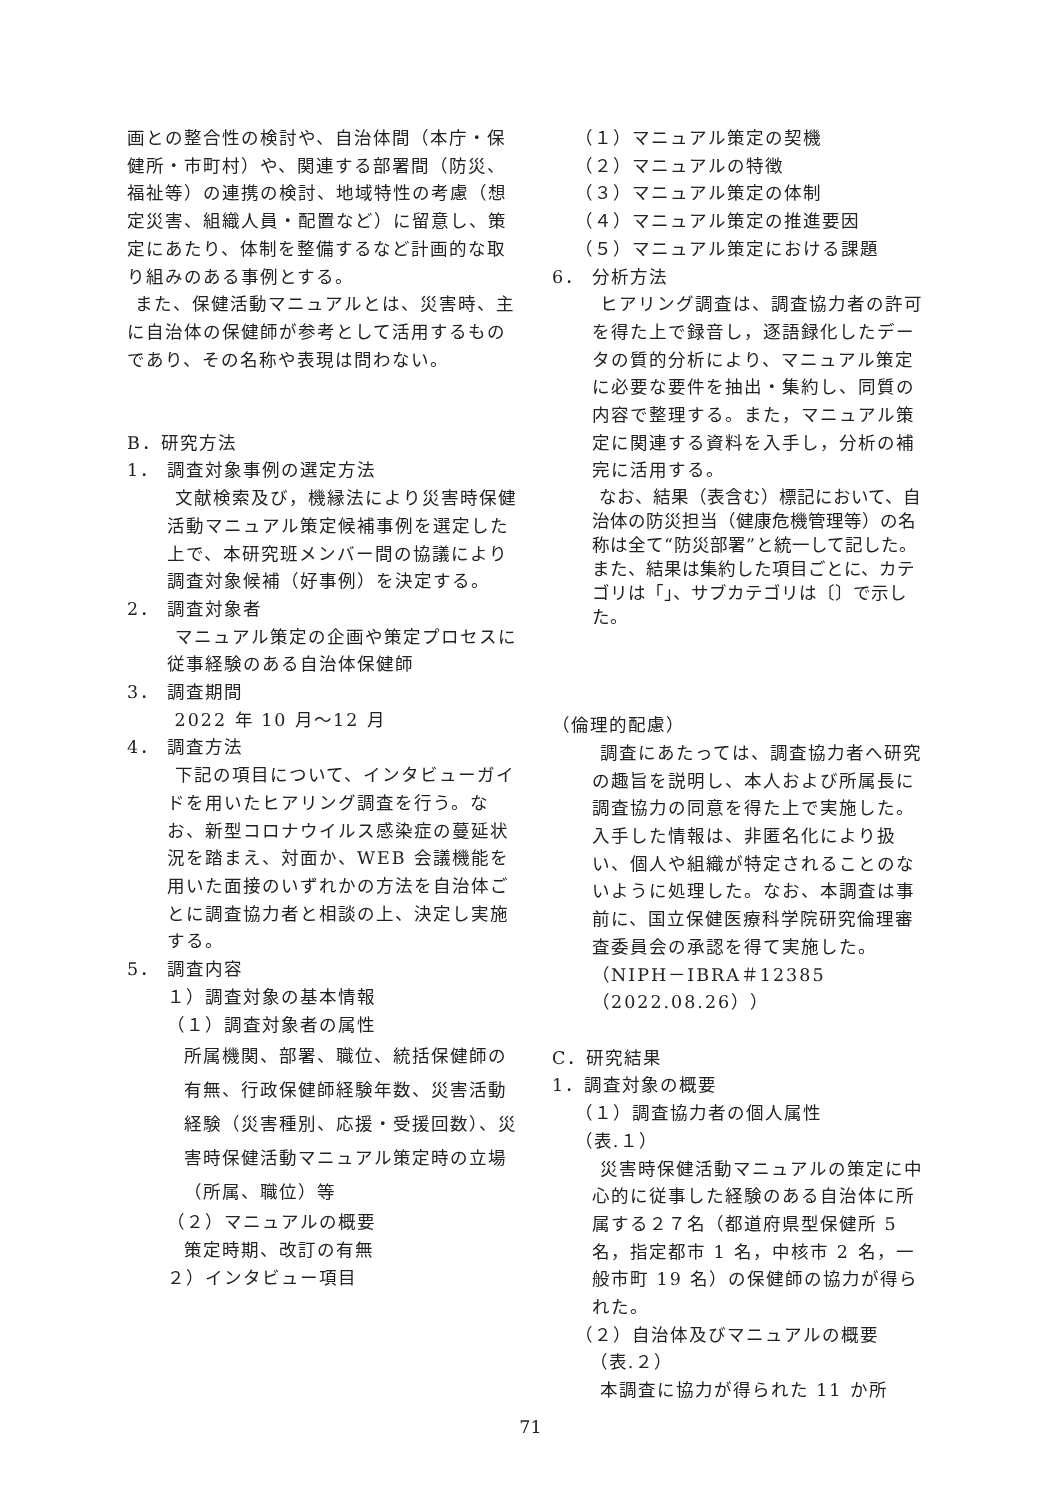画との整合性の検討や、自治体間（本庁・保健所・市町村）や、関連する部署間（防災、福祉等）の連携の検討、地域特性の考慮（想定災害、組織人員・配置など）に留意し、策定にあたり、体制を整備するなど計画的な取り組みのある事例とする。
また、保健活動マニュアルとは、災害時、主に自治体の保健師が参考として活用するものであり、その名称や表現は問わない。
B．研究方法
1． 調査対象事例の選定方法
文献検索及び，機縁法により災害時保健活動マニュアル策定候補事例を選定した上で、本研究班メンバー間の協議により調査対象候補（好事例）を決定する。
2． 調査対象者
マニュアル策定の企画や策定プロセスに従事経験のある自治体保健師
3． 調査期間
2022 年 10 月～12 月
4． 調査方法
下記の項目について、インタビューガイドを用いたヒアリング調査を行う。なお、新型コロナウイルス感染症の蔓延状況を踏まえ、対面か、WEB 会議機能を用いた面接のいずれかの方法を自治体ごとに調査協力者と相談の上、決定し実施する。
5． 調査内容
１）調査対象の基本情報
（１）調査対象者の属性
所属機関、部署、職位、統括保健師の有無、行政保健師経験年数、災害活動経験（災害種別、応援・受援回数）、災害時保健活動マニュアル策定時の立場（所属、職位）等
（２）マニュアルの概要
策定時期、改訂の有無
２）インタビュー項目
（１）マニュアル策定の契機
（２）マニュアルの特徴
（３）マニュアル策定の体制
（４）マニュアル策定の推進要因
（５）マニュアル策定における課題
6． 分析方法
ヒアリング調査は、調査協力者の許可を得た上で録音し，逐語録化したデータの質的分析により、マニュアル策定に必要な要件を抽出・集約し、同質の内容で整理する。また，マニュアル策定に関連する資料を入手し，分析の補完に活用する。
なお、結果（表含む）標記において、自治体の防災担当（健康危機管理等）の名称は全て“防災部署”と統一して記した。また、結果は集約した項目ごとに、カテゴリは「」、サブカテゴリは〔〕で示した。
（倫理的配慮）
調査にあたっては、調査協力者へ研究の趣旨を説明し、本人および所属長に調査協力の同意を得た上で実施した。入手した情報は、非匿名化により扱い、個人や組織が特定されることのないように処理した。なお、本調査は事前に、国立保健医療科学院研究倫理審査委員会の承認を得て実施した。（NIPH－IBRA＃12385（2022.08.26））
C．研究結果
1．調査対象の概要
（１）調査協力者の個人属性
（表.１）
災害時保健活動マニュアルの策定に中心的に従事した経験のある自治体に所属する２７名（都道府県型保健所 5 名，指定都市 1 名，中核市 2 名，一般市町 19 名）の保健師の協力が得られた。
（２）自治体及びマニュアルの概要
（表.２）
本調査に協力が得られた 11 か所
71